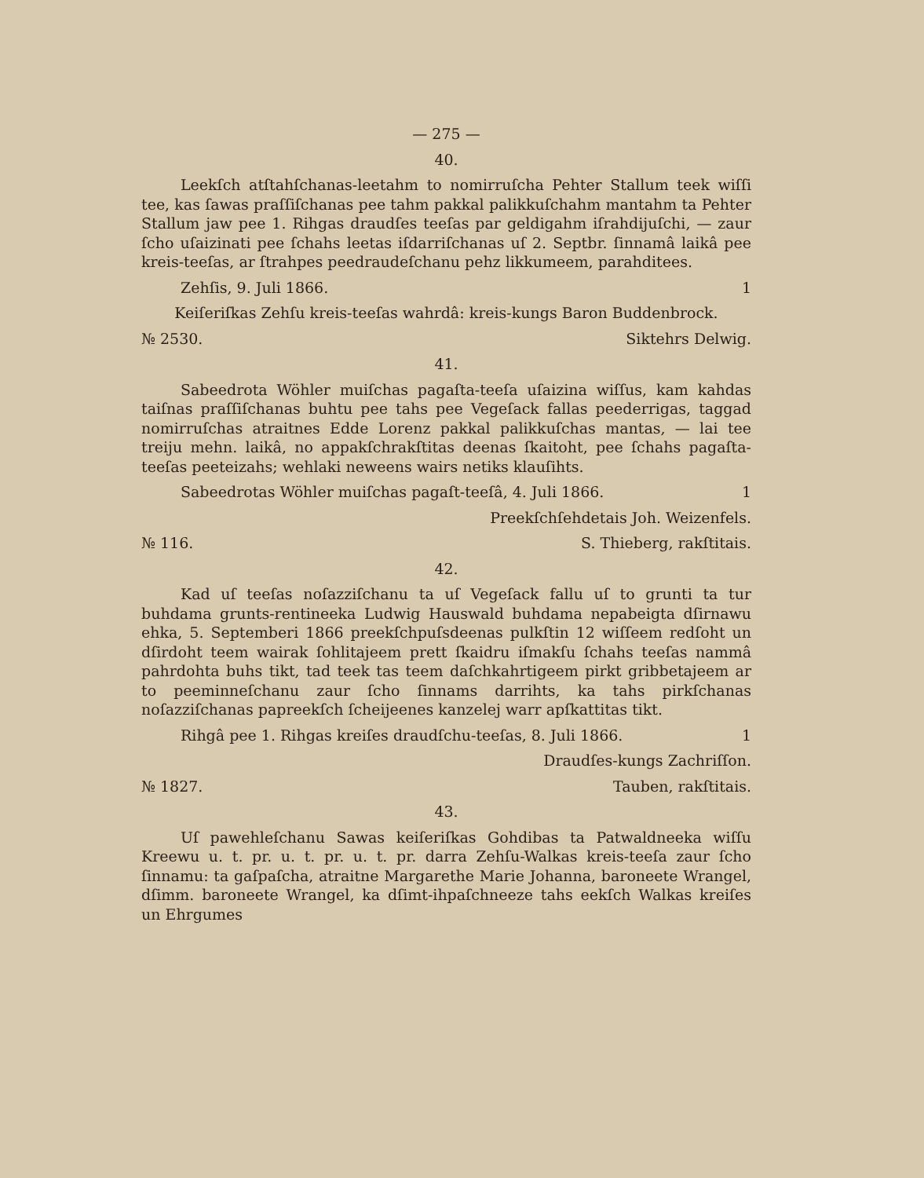— 275 —
40.
Leekſch atſtahſchanas-leetahm to nomirruſcha Pehter Stallum teek wiſſi tee, kas ſawas praſſiſchanas pee tahm pakkal palikkuſchahm mantahm ta Pehter Stallum jaw pee 1. Rihgas draudſes teeſas par geldigahm iſrahdijuſchi, — zaur ſcho uſaizinati pee ſchahs leetas iſdarriſchanas uſ 2. Septbr. ſinnamâ laikâ pee kreis-teeſas, ar ſtrahpes peedraudeſchanu pehz likkumeem, parahditees.
Zehſis, 9. Juli 1866. 1
Keiſeriſkas Zehſu kreis-teeſas wahrdâ: kreis-kungs Baron Buddenbrock.
№ 2530. Siktehrs Delwig.
41.
Sabeedrota Wöhler muiſchas pagaſta-teeſa uſaizina wiſſus, kam kahdas taiſnas praſſiſchanas buhtu pee tahs pee Vegeſack fallas peederrigas, taggad nomirruſchas atraitnes Edde Lorenz pakkal palikkuſchas mantas, — lai tee treiju mehn. laikâ, no appakſchrakſtitas deenas ſkaitoht, pee ſchahs pagaſta-teeſas peeteizahs; wehlaki neweens wairs netiks klauſihts.
Sabeedrotas Wöhler muiſchas pagaſt-teeſâ, 4. Juli 1866. 1
Preekſchſehdetais Joh. Weizenfels.
№ 116. S. Thieberg, rakſtitais.
42.
Kad uſ teeſas noſazziſchanu ta uſ Vegeſack fallu uſ to grunti ta tur buhdama grunts-rentineeka Ludwig Hauswald buhdama nepabeigta dſirnawu ehka, 5. Septemberi 1866 preekſchpuſsdeenas pulkſtin 12 wiſſeem redſoht un dſirdoht teem wairak ſohlitajeem prett ſkaidru iſmakſu ſchahs teeſas nammâ pahrdohta buhs tikt, tad teek tas teem daſchkahrtigeem pirkt gribbetajeem ar to peeminneſchanu zaur ſcho ſinnams darrihts, ka tahs pirkſchanas noſazziſchanas papreekſch ſcheijeenes kanzelej warr apſkattitas tikt.
Rihgâ pee 1. Rihgas kreiſes draudſchu-teeſas, 8. Juli 1866. 1
Draudſes-kungs Zachriſſon.
№ 1827. Tauben, rakſtitais.
43.
Uſ pawehleſchanu Sawas keiſeriſkas Gohdibas ta Patwaldneeka wiſſu Kreewu u. t. pr. u. t. pr. u. t. pr. darra Zehſu-Walkas kreis-teeſa zaur ſcho ſinnamu: ta gaſpaſcha, atraitne Margarethe Marie Johanna, baroneete Wrangel, dſimm. baroneete Wrangel, ka dſimt-ihpaſchneeze tahs eekſch Walkas kreiſes un Ehrgumes